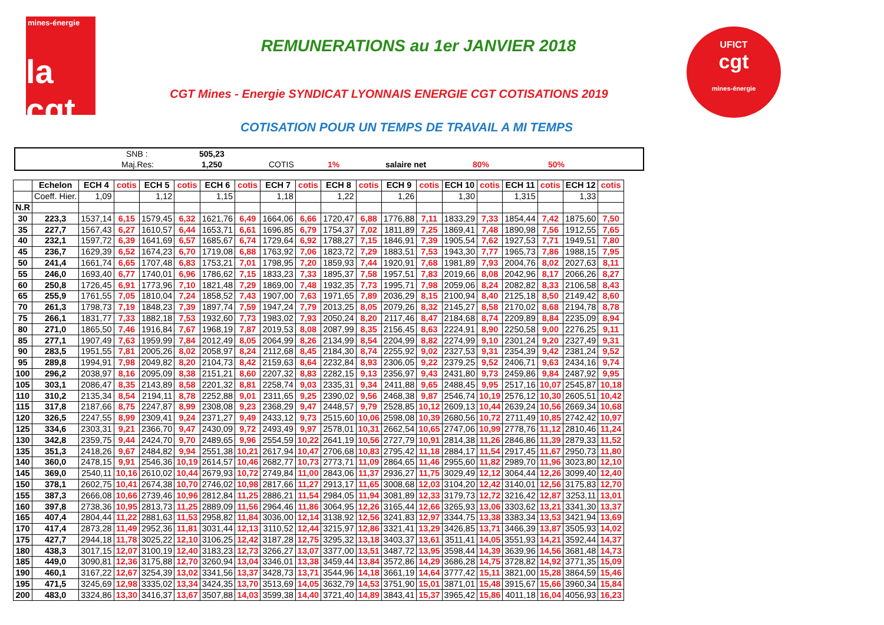mines-énergie
la cgt
UFICT
cgt
mines-énergie
REMUNERATIONS au 1er JANVIER 2018
CGT Mines - Energie SYNDICAT LYONNAIS ENERGIE CGT COTISATIONS 2019
COTISATION POUR UN TEMPS DE TRAVAIL A MI TEMPS
SNB : 505,23
Maj.Res: 1,250 COTIS 1% salaire net 80% 50%
| | Echelon | ECH 4 | cotis | ECH 5 | cotis | ECH 6 | cotis | ECH 7 | cotis | ECH 8 | cotis | ECH 9 | cotis | ECH 10 | cotis | ECH 11 | cotis | ECH 12 | cotis |
| --- | --- | --- | --- | --- | --- | --- | --- | --- | --- | --- | --- | --- | --- | --- | --- | --- | --- | --- | --- |
| | Coeff. Hier. | 1,09 | | 1,12 | | 1,15 | | 1,18 | | 1,22 | | 1,26 | | 1,30 | | 1,315 | | 1,33 | |
| N.R | | | | | | | | | | | | | | | | | | | |
| 30 | 223,3 | 1537,14 | 6,15 | 1579,45 | 6,32 | 1621,76 | 6,49 | 1664,06 | 6,66 | 1720,47 | 6,88 | 1776,88 | 7,11 | 1833,29 | 7,33 | 1854,44 | 7,42 | 1875,60 | 7,50 |
| 35 | 227,7 | 1567,43 | 6,27 | 1610,57 | 6,44 | 1653,71 | 6,61 | 1696,85 | 6,79 | 1754,37 | 7,02 | 1811,89 | 7,25 | 1869,41 | 7,48 | 1890,98 | 7,56 | 1912,55 | 7,65 |
| 40 | 232,1 | 1597,72 | 6,39 | 1641,69 | 6,57 | 1685,67 | 6,74 | 1729,64 | 6,92 | 1788,27 | 7,15 | 1846,91 | 7,39 | 1905,54 | 7,62 | 1927,53 | 7,71 | 1949,51 | 7,80 |
| 45 | 236,7 | 1629,39 | 6,52 | 1674,23 | 6,70 | 1719,08 | 6,88 | 1763,92 | 7,06 | 1823,72 | 7,29 | 1883,51 | 7,53 | 1943,30 | 7,77 | 1965,73 | 7,86 | 1988,15 | 7,95 |
| 50 | 241,4 | 1661,74 | 6,65 | 1707,48 | 6,83 | 1753,21 | 7,01 | 1798,95 | 7,20 | 1859,93 | 7,44 | 1920,91 | 7,68 | 1981,89 | 7,93 | 2004,76 | 8,02 | 2027,63 | 8,11 |
| 55 | 246,0 | 1693,40 | 6,77 | 1740,01 | 6,96 | 1786,62 | 7,15 | 1833,23 | 7,33 | 1895,37 | 7,58 | 1957,51 | 7,83 | 2019,66 | 8,08 | 2042,96 | 8,17 | 2066,26 | 8,27 |
| 60 | 250,8 | 1726,45 | 6,91 | 1773,96 | 7,10 | 1821,48 | 7,29 | 1869,00 | 7,48 | 1932,35 | 7,73 | 1995,71 | 7,98 | 2059,06 | 8,24 | 2082,82 | 8,33 | 2106,58 | 8,43 |
| 65 | 255,9 | 1761,55 | 7,05 | 1810,04 | 7,24 | 1858,52 | 7,43 | 1907,00 | 7,63 | 1971,65 | 7,89 | 2036,29 | 8,15 | 2100,94 | 8,40 | 2125,18 | 8,50 | 2149,42 | 8,60 |
| 70 | 261,3 | 1798,73 | 7,19 | 1848,23 | 7,39 | 1897,74 | 7,59 | 1947,24 | 7,79 | 2013,25 | 8,05 | 2079,26 | 8,32 | 2145,27 | 8,58 | 2170,02 | 8,68 | 2194,78 | 8,78 |
| 75 | 266,1 | 1831,77 | 7,33 | 1882,18 | 7,53 | 1932,60 | 7,73 | 1983,02 | 7,93 | 2050,24 | 8,20 | 2117,46 | 8,47 | 2184,68 | 8,74 | 2209,89 | 8,84 | 2235,09 | 8,94 |
| 80 | 271,0 | 1865,50 | 7,46 | 1916,84 | 7,67 | 1968,19 | 7,87 | 2019,53 | 8,08 | 2087,99 | 8,35 | 2156,45 | 8,63 | 2224,91 | 8,90 | 2250,58 | 9,00 | 2276,25 | 9,11 |
| 85 | 277,1 | 1907,49 | 7,63 | 1959,99 | 7,84 | 2012,49 | 8,05 | 2064,99 | 8,26 | 2134,99 | 8,54 | 2204,99 | 8,82 | 2274,99 | 9,10 | 2301,24 | 9,20 | 2327,49 | 9,31 |
| 90 | 283,5 | 1951,55 | 7,81 | 2005,26 | 8,02 | 2058,97 | 8,24 | 2112,68 | 8,45 | 2184,30 | 8,74 | 2255,92 | 9,02 | 2327,53 | 9,31 | 2354,39 | 9,42 | 2381,24 | 9,52 |
| 95 | 289,8 | 1994,91 | 7,98 | 2049,82 | 8,20 | 2104,73 | 8,42 | 2159,63 | 8,64 | 2232,84 | 8,93 | 2306,05 | 9,22 | 2379,25 | 9,52 | 2406,71 | 9,63 | 2434,16 | 9,74 |
| 100 | 296,2 | 2038,97 | 8,16 | 2095,09 | 8,38 | 2151,21 | 8,60 | 2207,32 | 8,83 | 2282,15 | 9,13 | 2356,97 | 9,43 | 2431,80 | 9,73 | 2459,86 | 9,84 | 2487,92 | 9,95 |
| 105 | 303,1 | 2086,47 | 8,35 | 2143,89 | 8,58 | 2201,32 | 8,81 | 2258,74 | 9,03 | 2335,31 | 9,34 | 2411,88 | 9,65 | 2488,45 | 9,95 | 2517,16 | 10,07 | 2545,87 | 10,18 |
| 110 | 310,2 | 2135,34 | 8,54 | 2194,11 | 8,78 | 2252,88 | 9,01 | 2311,65 | 9,25 | 2390,02 | 9,56 | 2468,38 | 9,87 | 2546,74 | 10,19 | 2576,12 | 10,30 | 2605,51 | 10,42 |
| 115 | 317,8 | 2187,66 | 8,75 | 2247,87 | 8,99 | 2308,08 | 9,23 | 2368,29 | 9,47 | 2448,57 | 9,79 | 2528,85 | 10,12 | 2609,13 | 10,44 | 2639,24 | 10,56 | 2669,34 | 10,68 |
| 120 | 326,5 | 2247,55 | 8,99 | 2309,41 | 9,24 | 2371,27 | 9,49 | 2433,12 | 9,73 | 2515,60 | 10,06 | 2598,08 | 10,39 | 2680,56 | 10,72 | 2711,49 | 10,85 | 2742,42 | 10,97 |
| 125 | 334,6 | 2303,31 | 9,21 | 2366,70 | 9,47 | 2430,09 | 9,72 | 2493,49 | 9,97 | 2578,01 | 10,31 | 2662,54 | 10,65 | 2747,06 | 10,99 | 2778,76 | 11,12 | 2810,46 | 11,24 |
| 130 | 342,8 | 2359,75 | 9,44 | 2424,70 | 9,70 | 2489,65 | 9,96 | 2554,59 | 10,22 | 2641,19 | 10,56 | 2727,79 | 10,91 | 2814,38 | 11,26 | 2846,86 | 11,39 | 2879,33 | 11,52 |
| 135 | 351,3 | 2418,26 | 9,67 | 2484,82 | 9,94 | 2551,38 | 10,21 | 2617,94 | 10,47 | 2706,68 | 10,83 | 2795,42 | 11,18 | 2884,17 | 11,54 | 2917,45 | 11,67 | 2950,73 | 11,80 |
| 140 | 360,0 | 2478,15 | 9,91 | 2546,36 | 10,19 | 2614,57 | 10,46 | 2682,77 | 10,73 | 2773,71 | 11,09 | 2864,65 | 11,46 | 2955,60 | 11,82 | 2989,70 | 11,96 | 3023,80 | 12,10 |
| 145 | 369,0 | 2540,11 | 10,16 | 2610,02 | 10,44 | 2679,93 | 10,72 | 2749,84 | 11,00 | 2843,06 | 11,37 | 2936,27 | 11,75 | 3029,49 | 12,12 | 3064,44 | 12,26 | 3099,40 | 12,40 |
| 150 | 378,1 | 2602,75 | 10,41 | 2674,38 | 10,70 | 2746,02 | 10,98 | 2817,66 | 11,27 | 2913,17 | 11,65 | 3008,68 | 12,03 | 3104,20 | 12,42 | 3140,01 | 12,56 | 3175,83 | 12,70 |
| 155 | 387,3 | 2666,08 | 10,66 | 2739,46 | 10,96 | 2812,84 | 11,25 | 2886,21 | 11,54 | 2984,05 | 11,94 | 3081,89 | 12,33 | 3179,73 | 12,72 | 3216,42 | 12,87 | 3253,11 | 13,01 |
| 160 | 397,8 | 2738,36 | 10,95 | 2813,73 | 11,25 | 2889,09 | 11,56 | 2964,46 | 11,86 | 3064,95 | 12,26 | 3165,44 | 12,66 | 3265,93 | 13,06 | 3303,62 | 13,21 | 3341,30 | 13,37 |
| 165 | 407,4 | 2804,44 | 11,22 | 2881,63 | 11,53 | 2958,82 | 11,84 | 3036,00 | 12,14 | 3138,92 | 12,56 | 3241,83 | 12,97 | 3344,75 | 13,38 | 3383,34 | 13,53 | 3421,94 | 13,69 |
| 170 | 417,4 | 2873,28 | 11,49 | 2952,36 | 11,81 | 3031,44 | 12,13 | 3110,52 | 12,44 | 3215,97 | 12,86 | 3321,41 | 13,29 | 3426,85 | 13,71 | 3466,39 | 13,87 | 3505,93 | 14,02 |
| 175 | 427,7 | 2944,18 | 11,78 | 3025,22 | 12,10 | 3106,25 | 12,42 | 3187,28 | 12,75 | 3295,32 | 13,18 | 3403,37 | 13,61 | 3511,41 | 14,05 | 3551,93 | 14,21 | 3592,44 | 14,37 |
| 180 | 438,3 | 3017,15 | 12,07 | 3100,19 | 12,40 | 3183,23 | 12,73 | 3266,27 | 13,07 | 3377,00 | 13,51 | 3487,72 | 13,95 | 3598,44 | 14,39 | 3639,96 | 14,56 | 3681,48 | 14,73 |
| 185 | 449,0 | 3090,81 | 12,36 | 3175,88 | 12,70 | 3260,94 | 13,04 | 3346,01 | 13,38 | 3459,44 | 13,84 | 3572,86 | 14,29 | 3686,28 | 14,75 | 3728,82 | 14,92 | 3771,35 | 15,09 |
| 190 | 460,1 | 3167,22 | 12,67 | 3254,39 | 13,02 | 3341,56 | 13,37 | 3428,73 | 13,71 | 3544,96 | 14,18 | 3661,19 | 14,64 | 3777,42 | 15,11 | 3821,00 | 15,28 | 3864,59 | 15,46 |
| 195 | 471,5 | 3245,69 | 12,98 | 3335,02 | 13,34 | 3424,35 | 13,70 | 3513,69 | 14,05 | 3632,79 | 14,53 | 3751,90 | 15,01 | 3871,01 | 15,48 | 3915,67 | 15,66 | 3960,34 | 15,84 |
| 200 | 483,0 | 3324,86 | 13,30 | 3416,37 | 13,67 | 3507,88 | 14,03 | 3599,38 | 14,40 | 3721,40 | 14,89 | 3843,41 | 15,37 | 3965,42 | 15,86 | 4011,18 | 16,04 | 4056,93 | 16,23 |